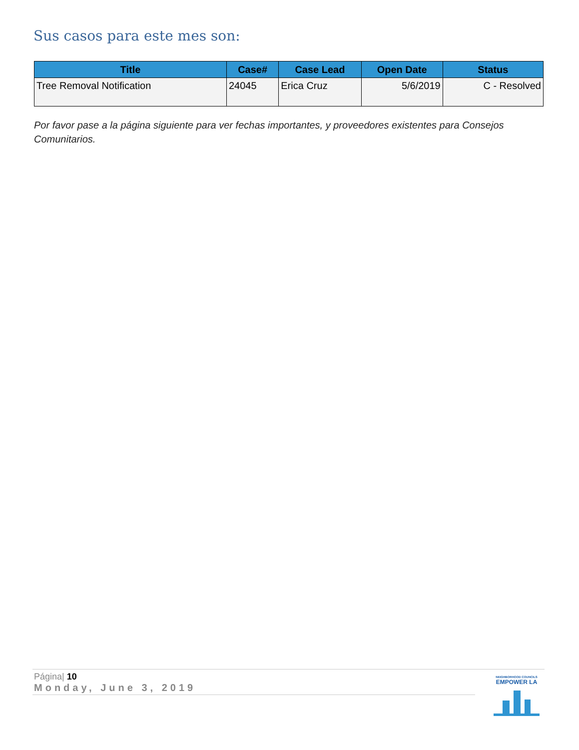Sus casos para este mes son:
| Title | Case# | Case Lead | Open Date | Status |
| --- | --- | --- | --- | --- |
| Tree Removal Notification | 24045 | Erica Cruz | 5/6/2019 | C - Resolved |
Por favor pase a la página siguiente para ver fechas importantes, y proveedores existentes para Consejos Comunitarios.
Página| 10
Monday, June 3, 2019
NEIGHBORHOOD COUNCILS
EMPOWER LA